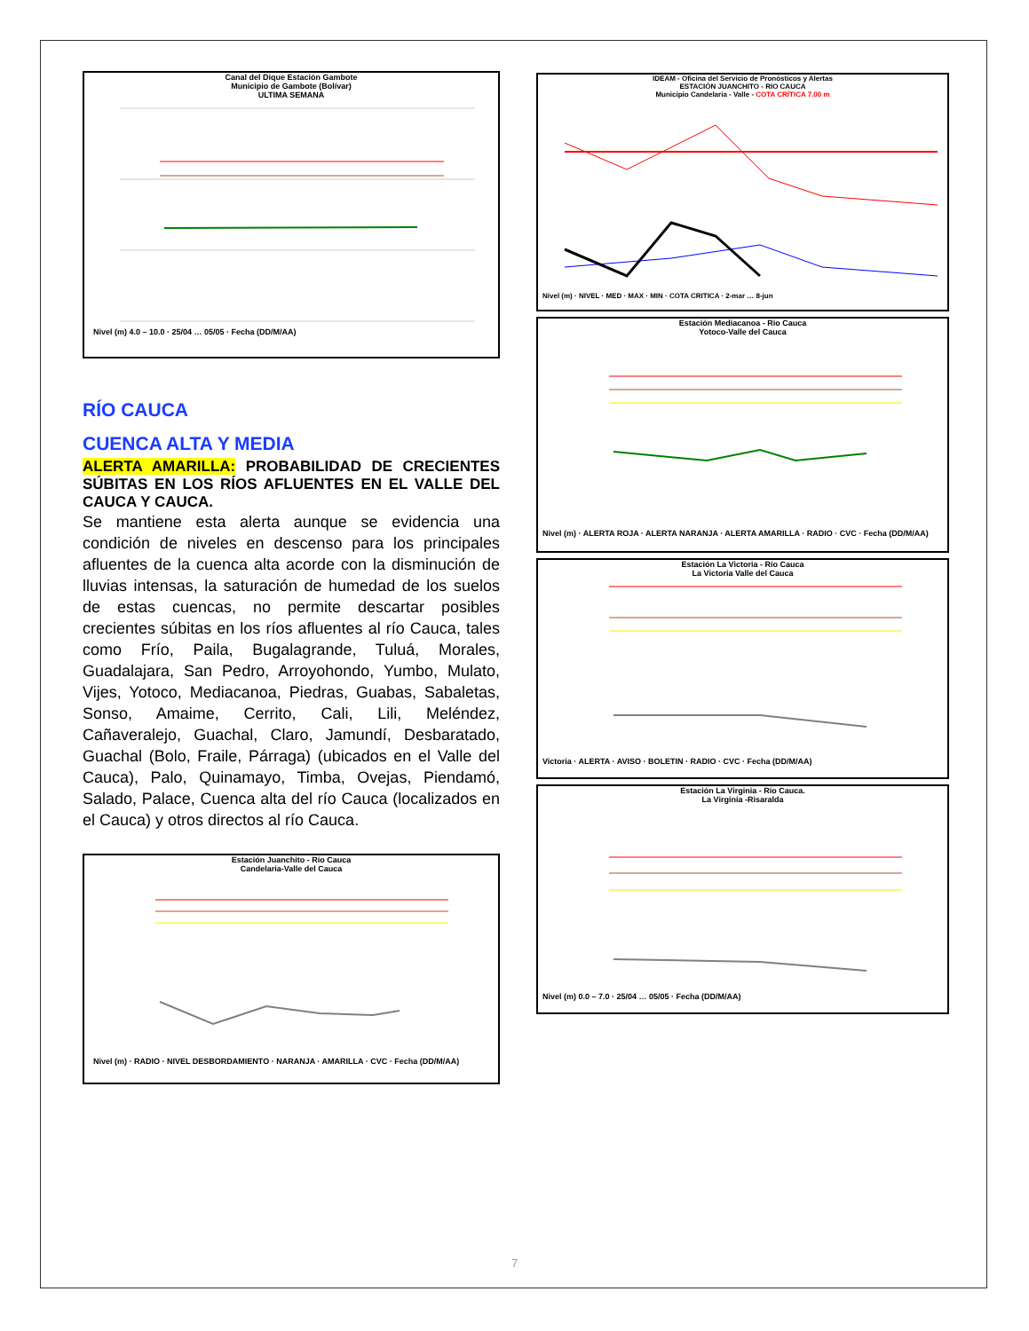Canal del Dique Estación Gambote
Municipio de Gambote (Bolívar)
ULTIMA SEMANA
Nivel (m) 4.0 – 10.0 · 25/04 … 05/05 · Fecha (DD/M/AA)
RÍO CAUCA
CUENCA ALTA Y MEDIA
ALERTA AMARILLA: PROBABILIDAD DE CRECIENTES SÚBITAS EN LOS RÍOS AFLUENTES EN EL VALLE DEL CAUCA Y CAUCA.
Se mantiene esta alerta aunque se evidencia una condición de niveles en descenso para los principales afluentes de la cuenca alta acorde con la disminución de lluvias intensas, la saturación de humedad de los suelos de estas cuencas, no permite descartar posibles crecientes súbitas en los ríos afluentes al río Cauca, tales como Frío, Paila, Bugalagrande, Tuluá, Morales, Guadalajara, San Pedro, Arroyohondo, Yumbo, Mulato, Vijes, Yotoco, Mediacanoa, Piedras, Guabas, Sabaletas, Sonso, Amaime, Cerrito, Cali, Lili, Meléndez, Cañaveralejo, Guachal, Claro, Jamundí, Desbaratado, Guachal (Bolo, Fraile, Párraga) (ubicados en el Valle del Cauca), Palo, Quinamayo, Timba, Ovejas, Piendamó, Salado, Palace, Cuenca alta del río Cauca (localizados en el Cauca) y otros directos al río Cauca.
Estación Juanchito - Río Cauca
Candelaria-Valle del Cauca
Nivel (m) · RADIO · NIVEL DESBORDAMIENTO · NARANJA · AMARILLA · CVC · Fecha (DD/M/AA)
IDEAM - Oficina del Servicio de Pronósticos y Alertas
ESTACIÓN JUANCHITO - RIO CAUCA
Municipio Candelaria - Valle - COTA CRÍTICA 7.00 m
Nivel (m) · NIVEL · MED · MAX · MIN · COTA CRITICA · 2-mar … 8-jun
Estación Mediacanoa - Río Cauca
Yotoco-Valle del Cauca
Nivel (m) · ALERTA ROJA · ALERTA NARANJA · ALERTA AMARILLA · RADIO · CVC · Fecha (DD/M/AA)
Estación La Victoria - Río Cauca
La Victoria Valle del Cauca
Victoria · ALERTA · AVISO · BOLETIN · RADIO · CVC · Fecha (DD/M/AA)
Estación La Virginia - Río Cauca.
La Virginia -Risaralda
Nivel (m) 0.0 – 7.0 · 25/04 … 05/05 · Fecha (DD/M/AA)
7